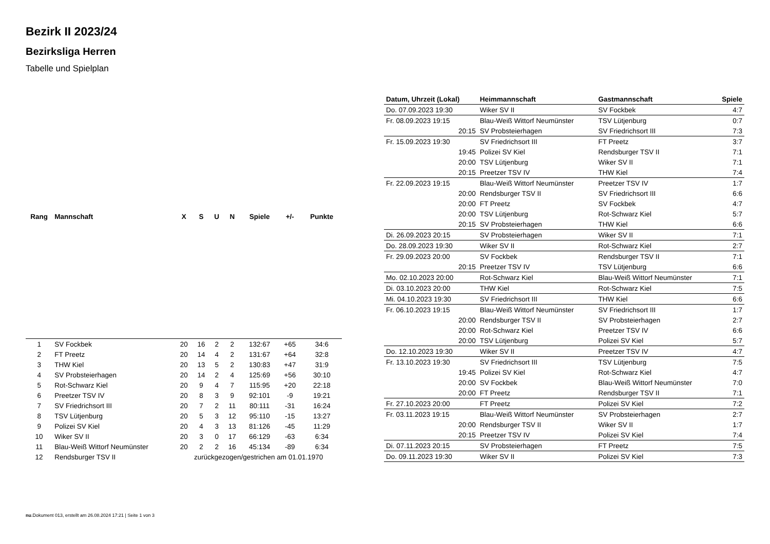Bezirk II 2023/24
Bezirksliga Herren
Tabelle und Spielplan
| Rang | Mannschaft | X | S | U | N | Spiele | +/- | Punkte |
| --- | --- | --- | --- | --- | --- | --- | --- | --- |
| 1 | SV Fockbek | 20 | 16 | 2 | 2 | 132:67 | +65 | 34:6 |
| 2 | FT Preetz | 20 | 14 | 4 | 2 | 131:67 | +64 | 32:8 |
| 3 | THW Kiel | 20 | 13 | 5 | 2 | 130:83 | +47 | 31:9 |
| 4 | SV Probsteierhagen | 20 | 14 | 2 | 4 | 125:69 | +56 | 30:10 |
| 5 | Rot-Schwarz Kiel | 20 | 9 | 4 | 7 | 115:95 | +20 | 22:18 |
| 6 | Preetzer TSV IV | 20 | 8 | 3 | 9 | 92:101 | -9 | 19:21 |
| 7 | SV Friedrichsort III | 20 | 7 | 2 | 11 | 80:111 | -31 | 16:24 |
| 8 | TSV Lütjenburg | 20 | 5 | 3 | 12 | 95:110 | -15 | 13:27 |
| 9 | Polizei SV Kiel | 20 | 4 | 3 | 13 | 81:126 | -45 | 11:29 |
| 10 | Wiker SV II | 20 | 3 | 0 | 17 | 66:129 | -63 | 6:34 |
| 11 | Blau-Weiß Wittorf Neumünster | 20 | 2 | 2 | 16 | 45:134 | -89 | 6:34 |
| 12 | Rendsburger TSV II | zurückgezogen/gestrichen am 01.01.1970 | | | | | | |
| Datum, Uhrzeit (Lokal) | Heimmannschaft | Gastmannschaft | Spiele |
| --- | --- | --- | --- |
| Do. 07.09.2023 19:30 | Wiker SV II | SV Fockbek | 4:7 |
| Fr. 08.09.2023 19:15 | Blau-Weiß Wittorf Neumünster | TSV Lütjenburg | 0:7 |
| 20:15 | SV Probsteierhagen | SV Friedrichsort III | 7:3 |
| Fr. 15.09.2023 19:30 | SV Friedrichsort III | FT Preetz | 3:7 |
| 19:45 | Polizei SV Kiel | Rendsburger TSV II | 7:1 |
| 20:00 | TSV Lütjenburg | Wiker SV II | 7:1 |
| 20:15 | Preetzer TSV IV | THW Kiel | 7:4 |
| Fr. 22.09.2023 19:15 | Blau-Weiß Wittorf Neumünster | Preetzer TSV IV | 1:7 |
| 20:00 | Rendsburger TSV II | SV Friedrichsort III | 6:6 |
| 20:00 | FT Preetz | SV Fockbek | 4:7 |
| 20:00 | TSV Lütjenburg | Rot-Schwarz Kiel | 5:7 |
| 20:15 | SV Probsteierhagen | THW Kiel | 6:6 |
| Di. 26.09.2023 20:15 | SV Probsteierhagen | Wiker SV II | 7:1 |
| Do. 28.09.2023 19:30 | Wiker SV II | Rot-Schwarz Kiel | 2:7 |
| Fr. 29.09.2023 20:00 | SV Fockbek | Rendsburger TSV II | 7:1 |
| 20:15 | Preetzer TSV IV | TSV Lütjenburg | 6:6 |
| Mo. 02.10.2023 20:00 | Rot-Schwarz Kiel | Blau-Weiß Wittorf Neumünster | 7:1 |
| Di. 03.10.2023 20:00 | THW Kiel | Rot-Schwarz Kiel | 7:5 |
| Mi. 04.10.2023 19:30 | SV Friedrichsort III | THW Kiel | 6:6 |
| Fr. 06.10.2023 19:15 | Blau-Weiß Wittorf Neumünster | SV Friedrichsort III | 1:7 |
| 20:00 | Rendsburger TSV II | SV Probsteierhagen | 2:7 |
| 20:00 | Rot-Schwarz Kiel | Preetzer TSV IV | 6:6 |
| 20:00 | TSV Lütjenburg | Polizei SV Kiel | 5:7 |
| Do. 12.10.2023 19:30 | Wiker SV II | Preetzer TSV IV | 4:7 |
| Fr. 13.10.2023 19:30 | SV Friedrichsort III | TSV Lütjenburg | 7:5 |
| 19:45 | Polizei SV Kiel | Rot-Schwarz Kiel | 4:7 |
| 20:00 | SV Fockbek | Blau-Weiß Wittorf Neumünster | 7:0 |
| 20:00 | FT Preetz | Rendsburger TSV II | 7:1 |
| Fr. 27.10.2023 20:00 | FT Preetz | Polizei SV Kiel | 7:2 |
| Fr. 03.11.2023 19:15 | Blau-Weiß Wittorf Neumünster | SV Probsteierhagen | 2:7 |
| 20:00 | Rendsburger TSV II | Wiker SV II | 1:7 |
| 20:15 | Preetzer TSV IV | Polizei SV Kiel | 7:4 |
| Di. 07.11.2023 20:15 | SV Probsteierhagen | FT Preetz | 7:5 |
| Do. 09.11.2023 19:30 | Wiker SV II | Polizei SV Kiel | 7:3 |
nu.Dokument 013, erstellt am 26.08.2024 17:21 | Seite 1 von 3